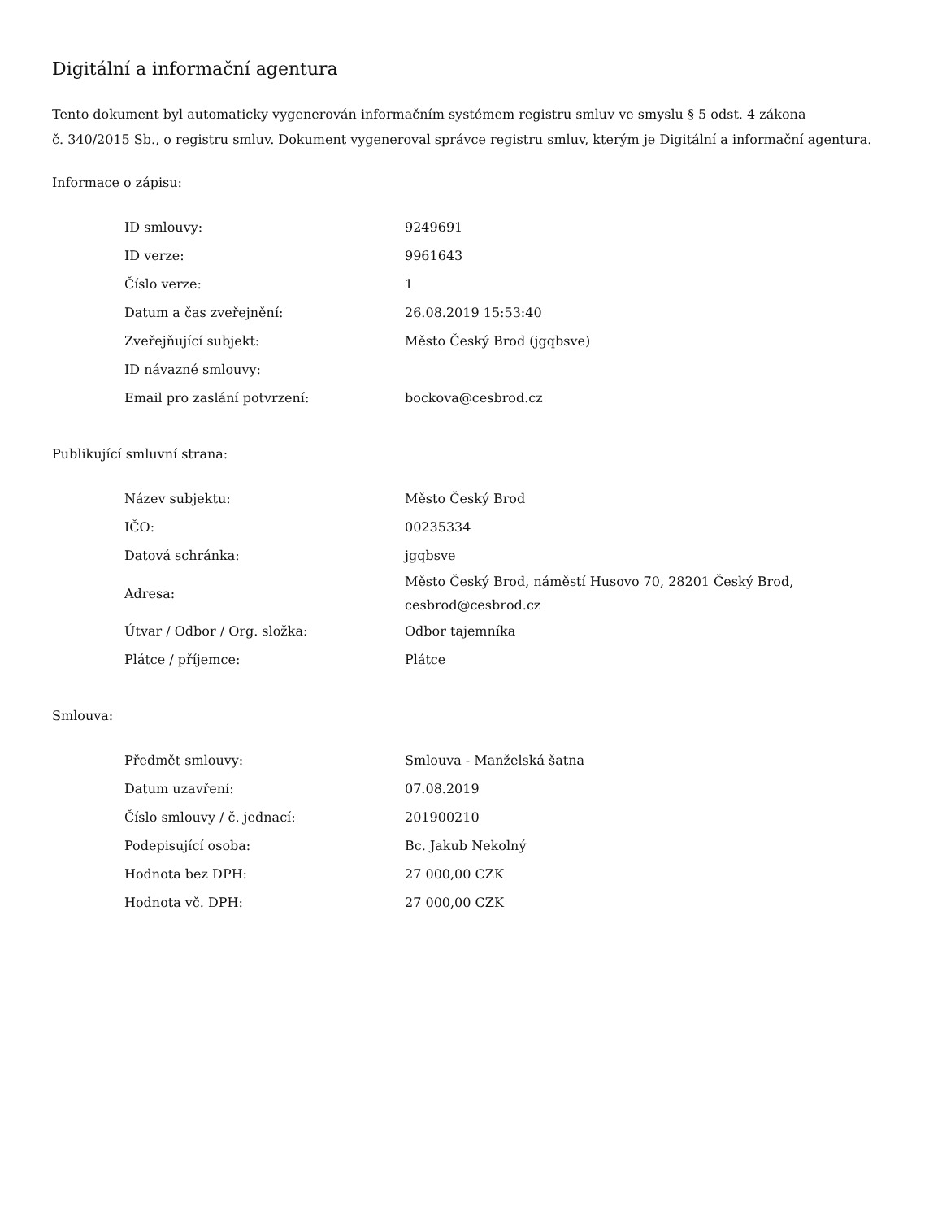Digitální a informační agentura
Tento dokument byl automaticky vygenerován informačním systémem registru smluv ve smyslu § 5 odst. 4 zákona
č. 340/2015 Sb., o registru smluv. Dokument vygeneroval správce registru smluv, kterým je Digitální a informační agentura.
Informace o zápisu:
| ID smlouvy: | 9249691 |
| ID verze: | 9961643 |
| Číslo verze: | 1 |
| Datum a čas zveřejnění: | 26.08.2019 15:53:40 |
| Zveřejňující subjekt: | Město Český Brod (jgqbsve) |
| ID návazné smlouvy: | |
| Email pro zaslání potvrzení: | bockova@cesbrod.cz |
Publikující smluvní strana:
| Název subjektu: | Město Český Brod |
| IČO: | 00235334 |
| Datová schránka: | jgqbsve |
| Adresa: | Město Český Brod, náměstí Husovo 70, 28201 Český Brod, cesbrod@cesbrod.cz |
| Útvar / Odbor / Org. složka: | Odbor tajemníka |
| Plátce / příjemce: | Plátce |
Smlouva:
| Předmět smlouvy: | Smlouva - Manželská šatna |
| Datum uzavření: | 07.08.2019 |
| Číslo smlouvy / č. jednací: | 201900210 |
| Podepisující osoba: | Bc. Jakub Nekolný |
| Hodnota bez DPH: | 27 000,00 CZK |
| Hodnota vč. DPH: | 27 000,00 CZK |